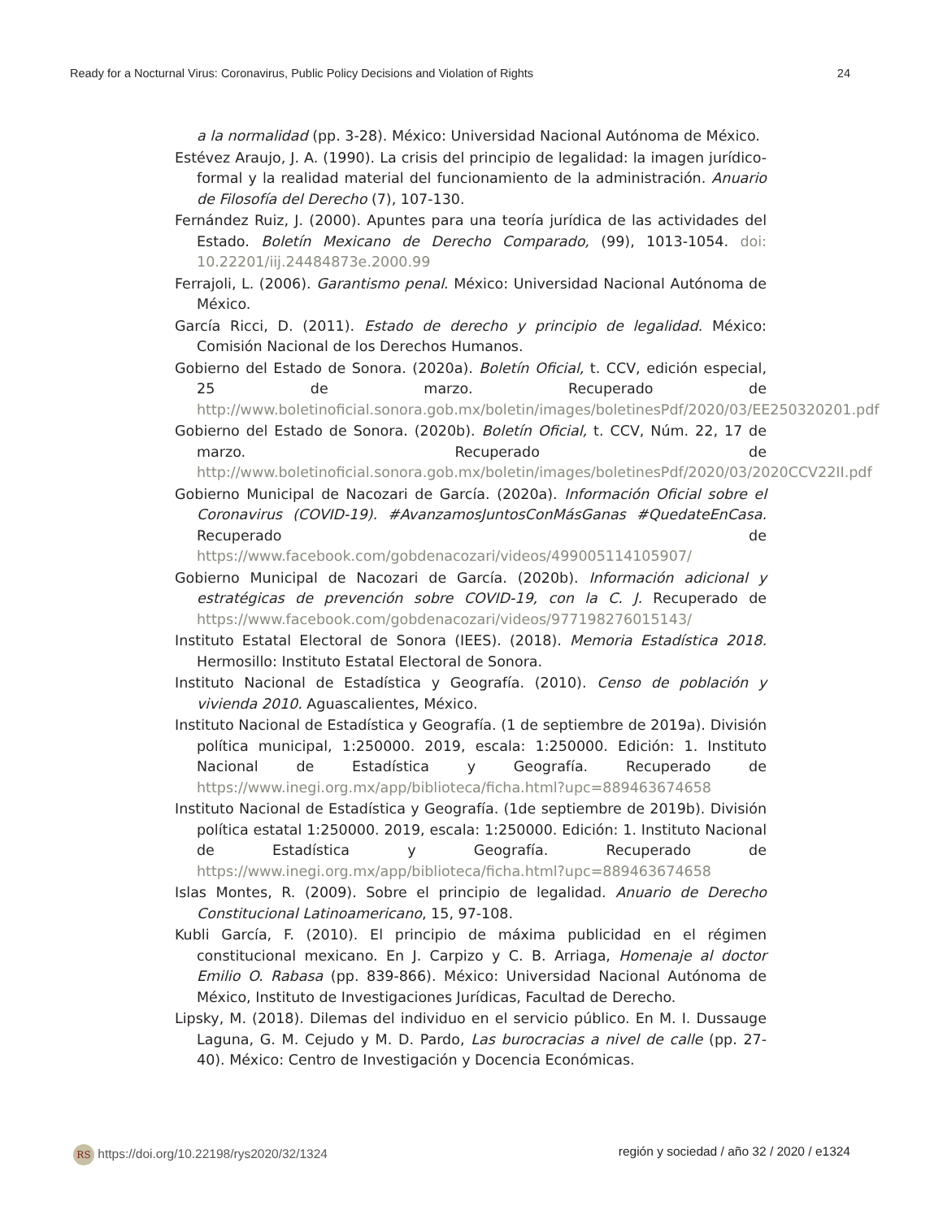Ready for a Nocturnal Virus: Coronavirus, Public Policy Decisions and Violation of Rights 24
a la normalidad (pp. 3-28). México: Universidad Nacional Autónoma de México.
Estévez Araujo, J. A. (1990). La crisis del principio de legalidad: la imagen jurídico-formal y la realidad material del funcionamiento de la administración. Anuario de Filosofía del Derecho (7), 107-130.
Fernández Ruiz, J. (2000). Apuntes para una teoría jurídica de las actividades del Estado. Boletín Mexicano de Derecho Comparado, (99), 1013-1054. doi: 10.22201/iij.24484873e.2000.99
Ferrajoli, L. (2006). Garantismo penal. México: Universidad Nacional Autónoma de México.
García Ricci, D. (2011). Estado de derecho y principio de legalidad. México: Comisión Nacional de los Derechos Humanos.
Gobierno del Estado de Sonora. (2020a). Boletín Oficial, t. CCV, edición especial, 25 de marzo. Recuperado de http://www.boletinoficial.sonora.gob.mx/boletin/images/boletinesPdf/2020/03/EE250320201.pdf
Gobierno del Estado de Sonora. (2020b). Boletín Oficial, t. CCV, Núm. 22, 17 de marzo. Recuperado de http://www.boletinoficial.sonora.gob.mx/boletin/images/boletinesPdf/2020/03/2020CCV22II.pdf
Gobierno Municipal de Nacozari de García. (2020a). Información Oficial sobre el Coronavirus (COVID-19). #AvanzamosJuntosConMásGanas #QuedateEnCasa. Recuperado de https://www.facebook.com/gobdenacozari/videos/499005114105907/
Gobierno Municipal de Nacozari de García. (2020b). Información adicional y estratégicas de prevención sobre COVID-19, con la C. J. Recuperado de https://www.facebook.com/gobdenacozari/videos/977198276015143/
Instituto Estatal Electoral de Sonora (IEES). (2018). Memoria Estadística 2018. Hermosillo: Instituto Estatal Electoral de Sonora.
Instituto Nacional de Estadística y Geografía. (2010). Censo de población y vivienda 2010. Aguascalientes, México.
Instituto Nacional de Estadística y Geografía. (1 de septiembre de 2019a). División política municipal, 1:250000. 2019, escala: 1:250000. Edición: 1. Instituto Nacional de Estadística y Geografía. Recuperado de https://www.inegi.org.mx/app/biblioteca/ficha.html?upc=889463674658
Instituto Nacional de Estadística y Geografía. (1de septiembre de 2019b). División política estatal 1:250000. 2019, escala: 1:250000. Edición: 1. Instituto Nacional de Estadística y Geografía. Recuperado de https://www.inegi.org.mx/app/biblioteca/ficha.html?upc=889463674658
Islas Montes, R. (2009). Sobre el principio de legalidad. Anuario de Derecho Constitucional Latinoamericano, 15, 97-108.
Kubli García, F. (2010). El principio de máxima publicidad en el régimen constitucional mexicano. En J. Carpizo y C. B. Arriaga, Homenaje al doctor Emilio O. Rabasa (pp. 839-866). México: Universidad Nacional Autónoma de México, Instituto de Investigaciones Jurídicas, Facultad de Derecho.
Lipsky, M. (2018). Dilemas del individuo en el servicio público. En M. I. Dussauge Laguna, G. M. Cejudo y M. D. Pardo, Las burocracias a nivel de calle (pp. 27-40). México: Centro de Investigación y Docencia Económicas.
RS https://doi.org/10.22198/rys2020/32/1324 región y sociedad / año 32 / 2020 / e1324